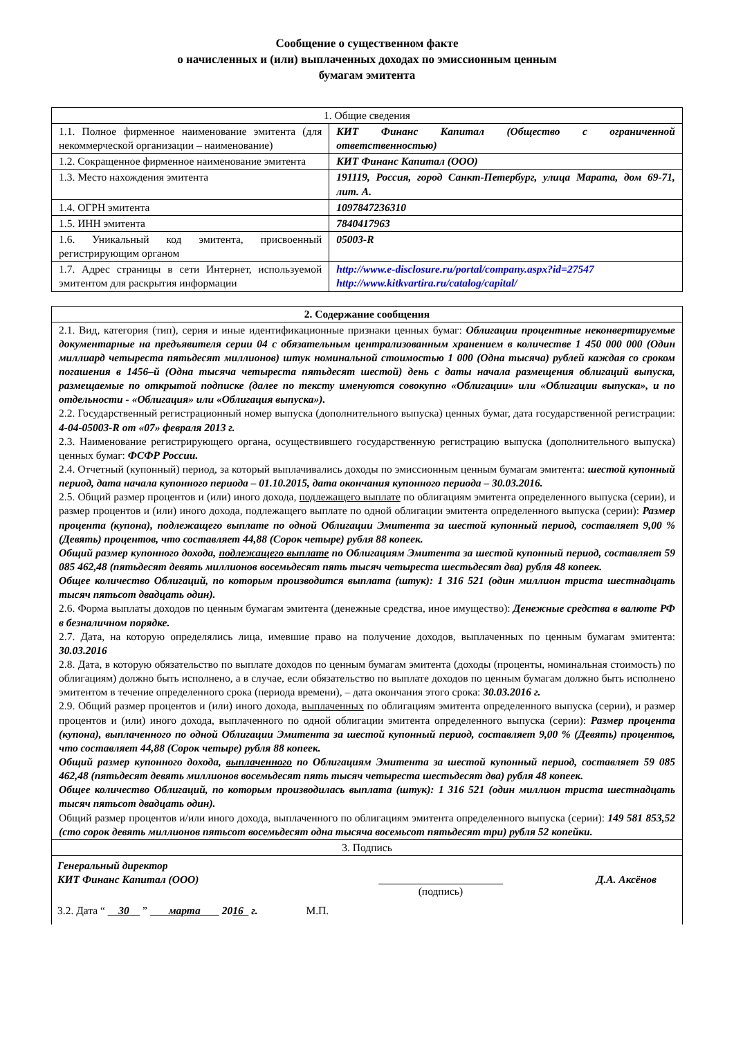Сообщение о существенном факте
о начисленных и (или) выплаченных доходах по эмиссионным ценным
бумагам эмитента
| 1. Общие сведения | |
| 1.1. Полное фирменное наименование эмитента (для некоммерческой организации – наименование) | КИТ Финанс Капитал (Общество с ограниченной ответственностью) |
| 1.2. Сокращенное фирменное наименование эмитента | КИТ Финанс Капитал (ООО) |
| 1.3. Место нахождения эмитента | 191119, Россия, город Санкт-Петербург, улица Марата, дом 69-71, лит. А. |
| 1.4. ОГРН эмитента | 1097847236310 |
| 1.5. ИНН эмитента | 7840417963 |
| 1.6. Уникальный код эмитента, присвоенный регистрирующим органом | 05003-R |
| 1.7. Адрес страницы в сети Интернет, используемой эмитентом для раскрытия информации | http://www.e-disclosure.ru/portal/company.aspx?id=27547 http://www.kitkvartira.ru/catalog/capital/ |
| 2. Содержание сообщения |
| 2.1. Вид, категория (тип), серия и иные идентификационные признаки ценных бумаг: Облигации процентные неконвертируемые документарные на предъявителя серии 04 с обязательным централизованным хранением в количестве 1 450 000 000 (Один миллиард четыреста пятьдесят миллионов) штук номинальной стоимостью 1 000 (Одна тысяча) рублей каждая со сроком погашения в 1456–й (Одна тысяча четыреста пятьдесят шестой) день с даты начала размещения облигаций выпуска, размещаемые по открытой подписке (далее по тексту именуются совокупно «Облигации» или «Облигации выпуска», и по отдельности - «Облигация» или «Облигация выпуска»). 2.2. Государственный регистрационный номер выпуска (дополнительного выпуска) ценных бумаг, дата государственной регистрации: 4-04-05003-R от «07» февраля 2013 г. 2.3. Наименование регистрирующего органа, осуществившего государственную регистрацию выпуска (дополнительного выпуска) ценных бумаг: ФСФР России. 2.4. Отчетный (купонный) период, за который выплачивались доходы по эмиссионным ценным бумагам эмитента: шестой купонный период, дата начала купонного периода – 01.10.2015, дата окончания купонного периода – 30.03.2016. 2.5. Общий размер процентов и (или) иного дохода, подлежащего выплате по облигациям эмитента определенного выпуска (серии), и размер процентов и (или) иного дохода, подлежащего выплате по одной облигации эмитента определенного выпуска (серии): Размер процента (купона), подлежащего выплате по одной Облигации Эмитента за шестой купонный период, составляет 9,00 % (Девять) процентов, что составляет 44,88 (Сорок четыре) рубля 88 копеек. Общий размер купонного дохода, подлежащего выплате по Облигациям Эмитента за шестой купонный период, составляет 59 085 462,48 (пятьдесят девять миллионов восемьдесят пять тысяч четыреста шестьдесят два) рубля 48 копеек. Общее количество Облигаций, по которым производится выплата (штук): 1 316 521 (один миллион триста шестнадцать тысяч пятьсот двадцать один). 2.6. Форма выплаты доходов по ценным бумагам эмитента (денежные средства, иное имущество): Денежные средства в валюте РФ в безналичном порядке. 2.7. Дата, на которую определялись лица, имевшие право на получение доходов, выплаченных по ценным бумагам эмитента: 30.03.2016 2.8. Дата, в которую обязательство по выплате доходов по ценным бумагам эмитента (доходы (проценты, номинальная стоимость) по облигациям) должно быть исполнено, а в случае, если обязательство по выплате доходов по ценным бумагам должно быть исполнено эмитентом в течение определенного срока (периода времени), – дата окончания этого срока: 30.03.2016 г. 2.9. Общий размер процентов и (или) иного дохода, выплаченных по облигациям эмитента определенного выпуска (серии), и размер процентов и (или) иного дохода, выплаченного по одной облигации эмитента определенного выпуска (серии): Размер процента (купона), выплаченного по одной Облигации Эмитента за шестой купонный период, составляет 9,00 % (Девять) процентов, что составляет 44,88 (Сорок четыре) рубля 88 копеек. Общий размер купонного дохода, выплаченного по Облигациям Эмитента за шестой купонный период, составляет 59 085 462,48 (пятьдесят девять миллионов восемьдесят пять тысяч четыреста шестьдесят два) рубля 48 копеек. Общее количество Облигаций, по которым производилась выплата (штук): 1 316 521 (один миллион триста шестнадцать тысяч пятьсот двадцать один). Общий размер процентов и/или иного дохода, выплаченного по облигациям эмитента определенного выпуска (серии): 149 581 853,52 (сто сорок девять миллионов пятьсот восемьдесят одна тысяча восемьсот пятьдесят три) рубля 52 копейки. |
| 3. Подпись |
| / Генеральный директор КИТ Финанс Капитал (ООО) / (подпись) / Д.А. Аксёнов / / 3.2. Дата “ 30 ” марта 20 16 г. М.П. / / / |